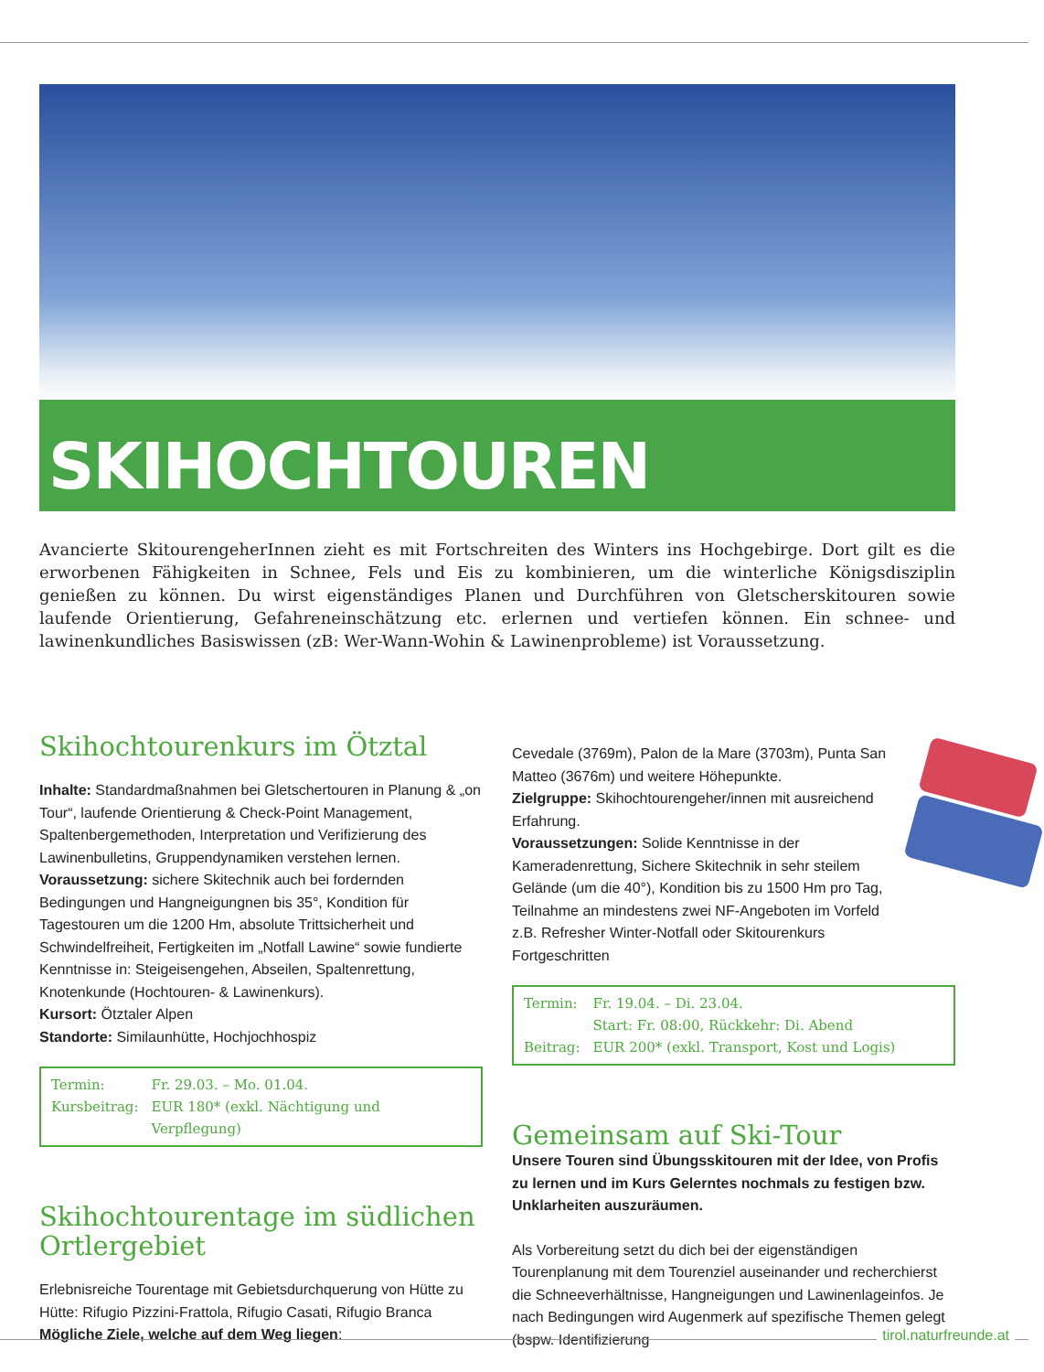SKIHOCHTOUREN
Avancierte SkitourengeherInnen zieht es mit Fortschreiten des Winters ins Hochgebirge. Dort gilt es die erworbenen Fähigkeiten in Schnee, Fels und Eis zu kombinieren, um die winterliche Königsdisziplin genießen zu können. Du wirst eigenständiges Planen und Durchführen von Gletscherskitouren sowie laufende Orientierung, Gefahreneinschätzung etc. erlernen und vertiefen können. Ein schnee- und lawinenkundliches Basiswissen (zB: Wer-Wann-Wohin & Lawinenprobleme) ist Voraussetzung.
Skihochtourenkurs im Ötztal
Inhalte: Standardmaßnahmen bei Gletschertouren in Planung & „on Tour“, laufende Orientierung & Check-Point Management, Spaltenbergemethoden, Interpretation und Verifizierung des Lawinenbulletins, Gruppendynamiken verstehen lernen.
Voraussetzung: sichere Skitechnik auch bei fordernden Bedingungen und Hangneigungnen bis 35°, Kondition für Tagestouren um die 1200 Hm, absolute Trittsicherheit und Schwindelfreiheit, Fertigkeiten im „Notfall Lawine“ sowie fundierte Kenntnisse in: Steigeisengehen, Abseilen, Spaltenrettung, Knotenkunde (Hochtouren- & Lawinenkurs).
Kursort: Ötztaler Alpen
Standorte: Similaunhütte, Hochjochhospiz
| Termin: | Fr. 29.03. – Mo. 01.04. |
| Kursbeitrag: | EUR 180* (exkl. Nächtigung und Verpflegung) |
Skihochtourentage im südlichen Ortlergebiet
Erlebnisreiche Tourentage mit Gebietsdurchquerung von Hütte zu Hütte: Rifugio Pizzini-Frattola, Rifugio Casati, Rifugio Branca
Mögliche Ziele, welche auf dem Weg liegen:
Cevedale (3769m), Palon de la Mare (3703m), Punta San Matteo (3676m) und weitere Höhepunkte.
Zielgruppe: Skihochtourengeher/innen mit ausreichend Erfahrung.
Voraussetzungen: Solide Kenntnisse in der Kameradenrettung, Sichere Skitechnik in sehr steilem Gelände (um die 40°), Kondition bis zu 1500 Hm pro Tag, Teilnahme an mindestens zwei NF-Angeboten im Vorfeld z.B. Refresher Winter-Notfall oder Skitourenkurs Fortgeschritten
| Termin: | Fr. 19.04. – Di. 23.04. Start: Fr. 08:00, Rückkehr: Di. Abend |
| Beitrag: | EUR 200* (exkl. Transport, Kost und Logis) |
Gemeinsam auf Ski-Tour
Unsere Touren sind Übungsskitouren mit der Idee, von Profis zu lernen und im Kurs Gelerntes nochmals zu festigen bzw. Unklarheiten auszuräumen.
Als Vorbereitung setzt du dich bei der eigenständigen Tourenplanung mit dem Tourenziel auseinander und recherchierst die Schneeverhältnisse, Hangneigungen und Lawinenlageinfos. Je nach Bedingungen wird Augenmerk auf spezifische Themen gelegt (bspw. Identifizierung
tirol.naturfreunde.at